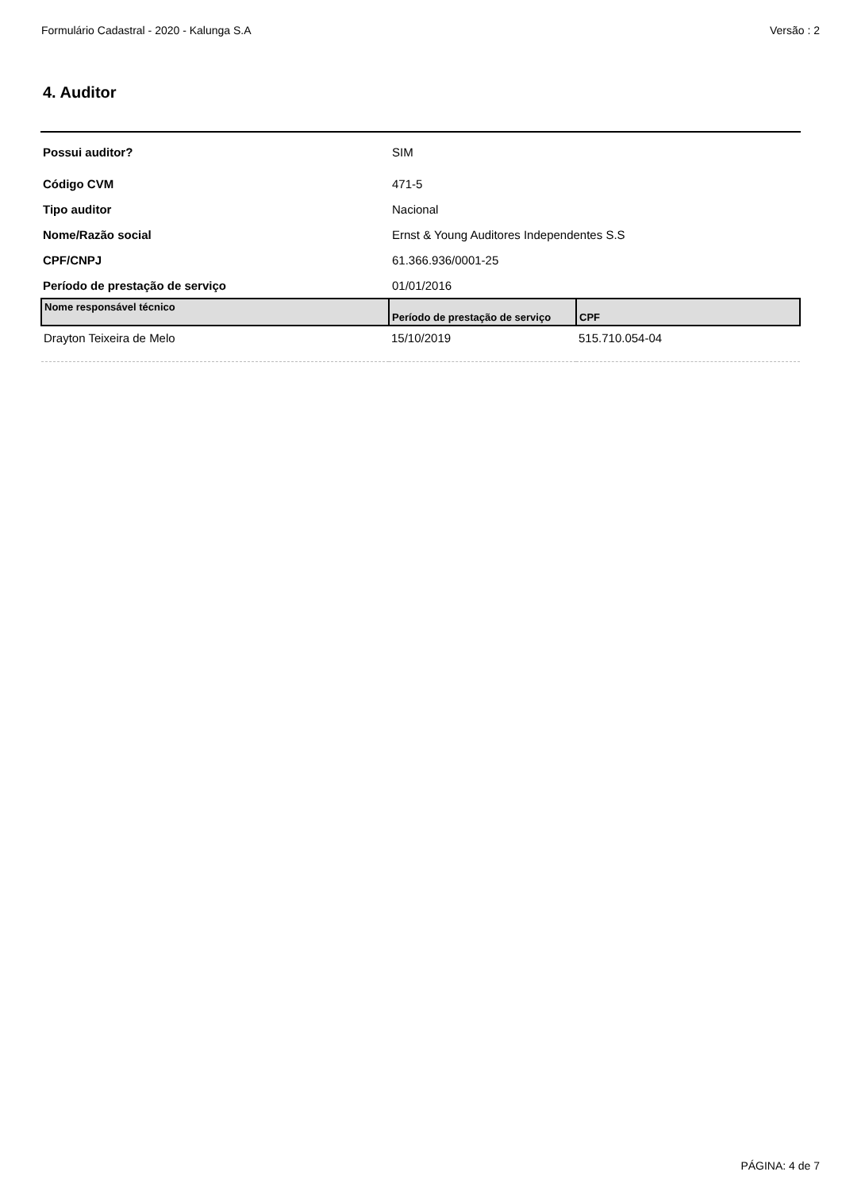Formulário Cadastral - 2020 - Kalunga S.A Versão : 2
4. Auditor
| Possui auditor? | SIM |
| Código CVM | 471-5 |
| Tipo auditor | Nacional |
| Nome/Razão social | Ernst & Young Auditores Independentes S.S |
| CPF/CNPJ | 61.366.936/0001-25 |
| Período de prestação de serviço | 01/01/2016 |
| Nome responsável técnico | Período de prestação de serviço | CPF |
| --- | --- | --- |
| Drayton Teixeira de Melo | 15/10/2019 | 515.710.054-04 |
PÁGINA: 4 de 7